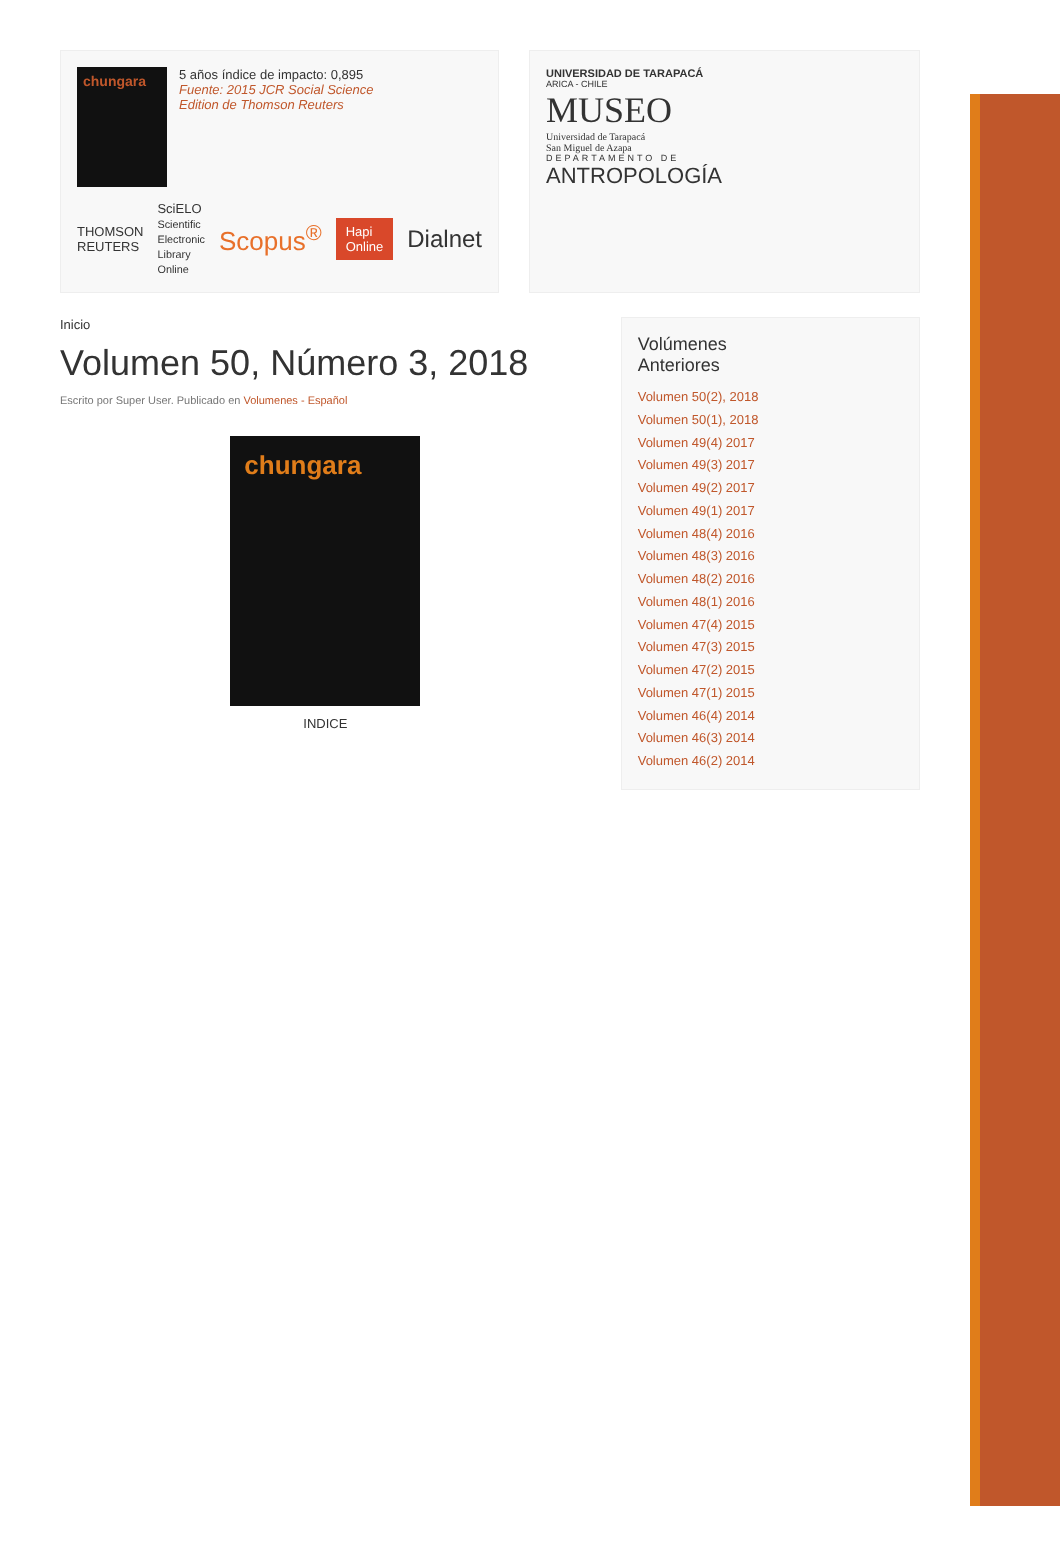chungara
5 años índice de impacto: 0,895
Fuente: 2015 JCR Social Science
Edition de Thomson Reuters
THOMSON REUTERS SciELO
Scientific Electronic Library Online Scopus<sup>®</sup> Hapi Online Dialnet
UNIVERSIDAD DE TARAPACÁ
ARICA - CHILE
MUSEO
Universidad de Tarapacá
San Miguel de Azapa
DEPARTAMENTO DE
ANTROPOLOGÍA
Inicio
Volumen 50, Número 3, 2018
Escrito por Super User. Publicado en Volumenes - Español
chungara
INDICE
Volúmenes
Anteriores
Volumen 50(2), 2018
Volumen 50(1), 2018
Volumen 49(4) 2017
Volumen 49(3) 2017
Volumen 49(2) 2017
Volumen 49(1) 2017
Volumen 48(4) 2016
Volumen 48(3) 2016
Volumen 48(2) 2016
Volumen 48(1) 2016
Volumen 47(4) 2015
Volumen 47(3) 2015
Volumen 47(2) 2015
Volumen 47(1) 2015
Volumen 46(4) 2014
Volumen 46(3) 2014
Volumen 46(2) 2014